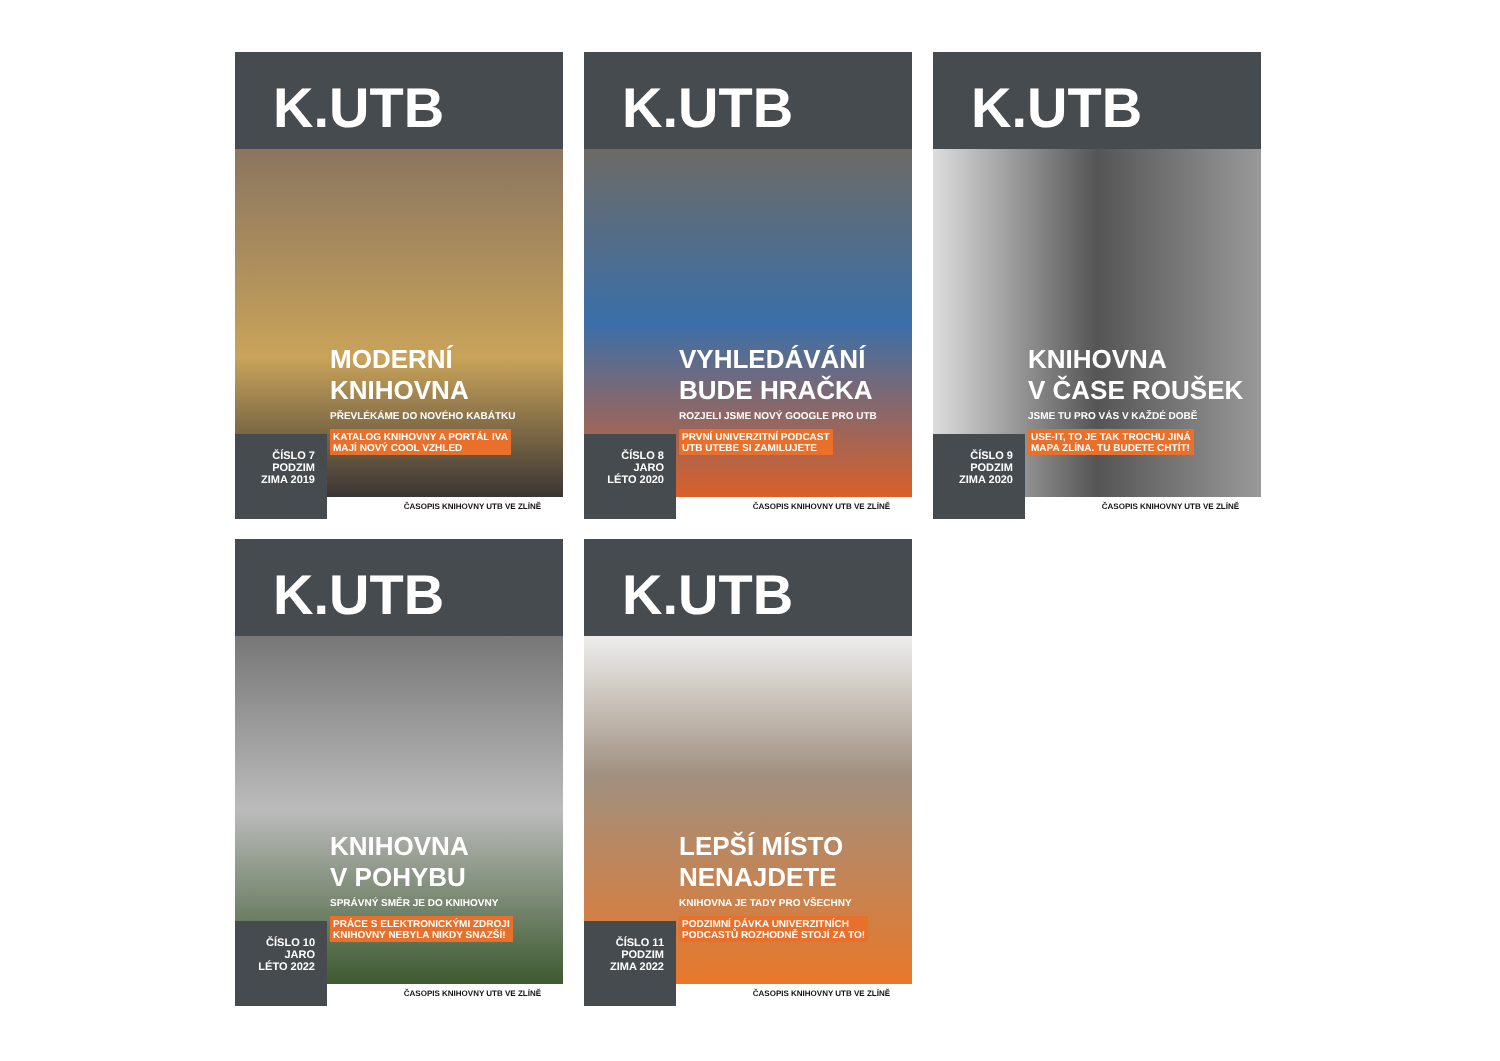K.UTB
MODERNÍ
KNIHOVNA
PŘEVLÉKÁME DO NOVÉHO KABÁTKU
KATALOG KNIHOVNY A PORTÁL IVA
MAJÍ NOVÝ COOL VZHLED
ČÍSLO 7
PODZIM
ZIMA 2019
ČASOPIS KNIHOVNY UTB VE ZLÍNĚ
K.UTB
VYHLEDÁVÁNÍ
BUDE HRAČKA
ROZJELI JSME NOVÝ GOOGLE PRO UTB
PRVNÍ UNIVERZITNÍ PODCAST
UTB UTEBE SI ZAMILUJETE
ČÍSLO 8
JARO
LÉTO 2020
ČASOPIS KNIHOVNY UTB VE ZLÍNĚ
K.UTB
KNIHOVNA
V ČASE ROUŠEK
JSME TU PRO VÁS V KAŽDÉ DOBĚ
USE-IT, TO JE TAK TROCHU JINÁ
MAPA ZLÍNA. TU BUDETE CHTÍT!
ČÍSLO 9
PODZIM
ZIMA 2020
ČASOPIS KNIHOVNY UTB VE ZLÍNĚ
K.UTB
KNIHOVNA
V POHYBU
SPRÁVNÝ SMĚR JE DO KNIHOVNY
PRÁCE S ELEKTRONICKÝMI ZDROJI
KNIHOVNY NEBYLA NIKDY SNAZŠÍ!
ČÍSLO 10
JARO
LÉTO 2022
ČASOPIS KNIHOVNY UTB VE ZLÍNĚ
K.UTB
LEPŠÍ MÍSTO
NENAJDETE
KNIHOVNA JE TADY PRO VŠECHNY
PODZIMNÍ DÁVKA UNIVERZITNÍCH
PODCASTŮ ROZHODNĚ STOJÍ ZA TO!
ČÍSLO 11
PODZIM
ZIMA 2022
ČASOPIS KNIHOVNY UTB VE ZLÍNĚ